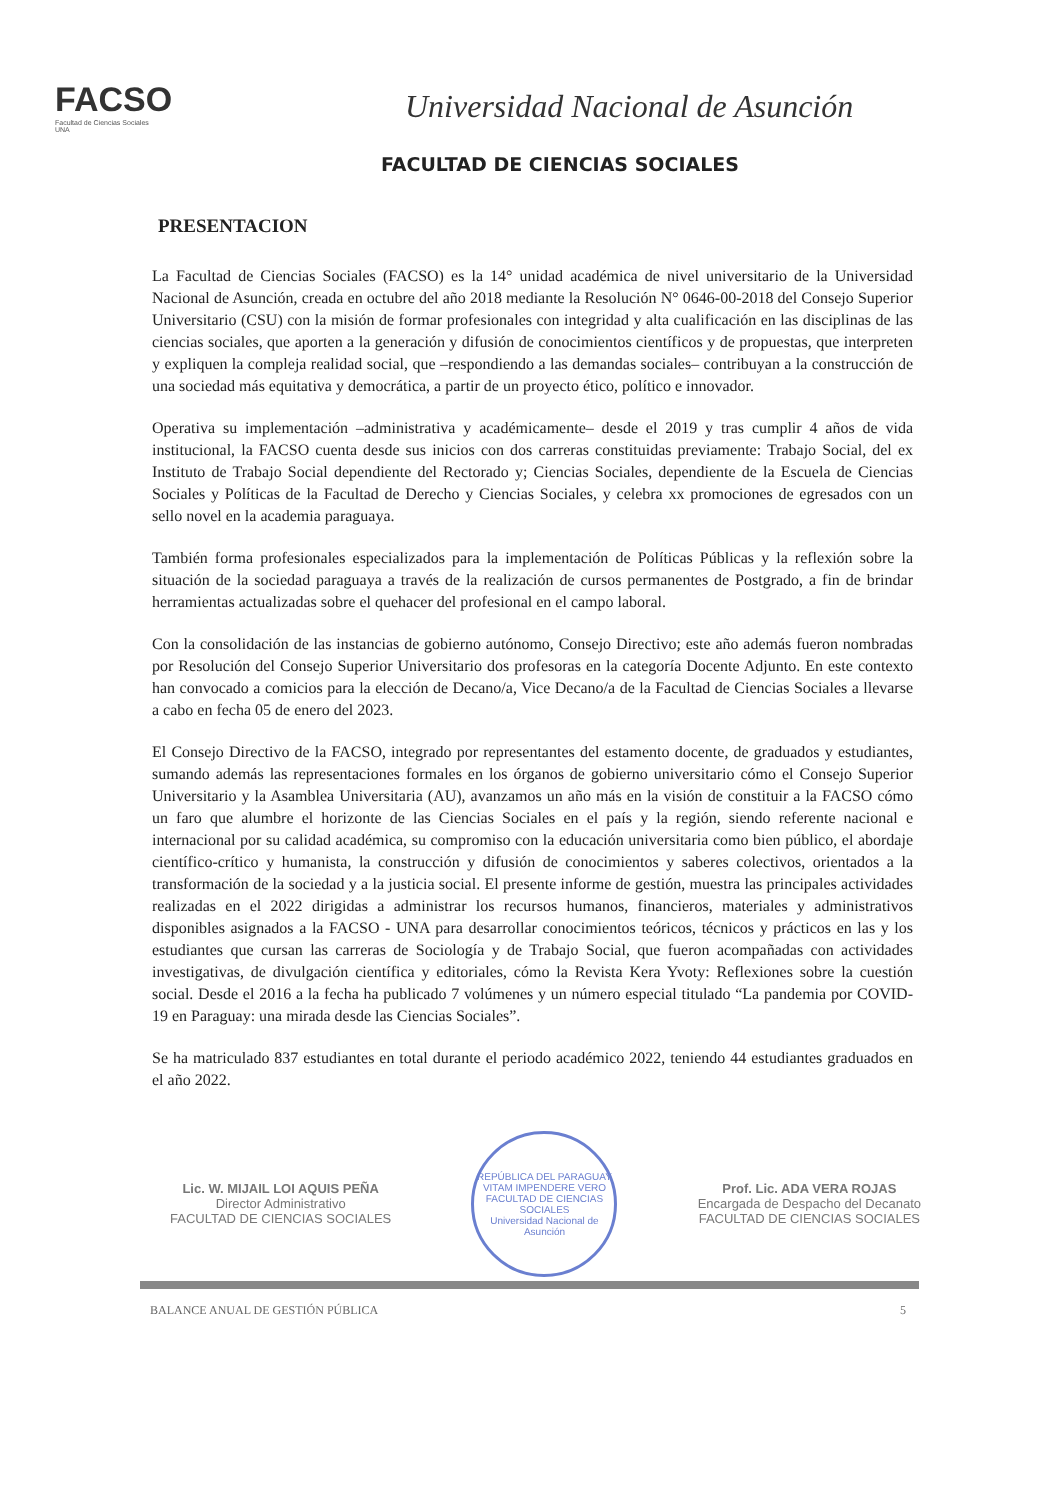FACSO
Facultad de Ciencias Sociales
UNA
Universidad Nacional de Asunción
FACULTAD DE CIENCIAS SOCIALES
PRESENTACION
La Facultad de Ciencias Sociales (FACSO) es la 14° unidad académica de nivel universitario de la Universidad Nacional de Asunción, creada en octubre del año 2018 mediante la Resolución N° 0646-00-2018 del Consejo Superior Universitario (CSU) con la misión de formar profesionales con integridad y alta cualificación en las disciplinas de las ciencias sociales, que aporten a la generación y difusión de conocimientos científicos y de propuestas, que interpreten y expliquen la compleja realidad social, que –respondiendo a las demandas sociales– contribuyan a la construcción de una sociedad más equitativa y democrática, a partir de un proyecto ético, político e innovador.
Operativa su implementación –administrativa y académicamente– desde el 2019 y tras cumplir 4 años de vida institucional, la FACSO cuenta desde sus inicios con dos carreras constituidas previamente: Trabajo Social, del ex Instituto de Trabajo Social dependiente del Rectorado y; Ciencias Sociales, dependiente de la Escuela de Ciencias Sociales y Políticas de la Facultad de Derecho y Ciencias Sociales, y celebra xx promociones de egresados con un sello novel en la academia paraguaya.
También forma profesionales especializados para la implementación de Políticas Públicas y la reflexión sobre la situación de la sociedad paraguaya a través de la realización de cursos permanentes de Postgrado, a fin de brindar herramientas actualizadas sobre el quehacer del profesional en el campo laboral.
Con la consolidación de las instancias de gobierno autónomo, Consejo Directivo; este año además fueron nombradas por Resolución del Consejo Superior Universitario dos profesoras en la categoría Docente Adjunto. En este contexto han convocado a comicios para la elección de Decano/a, Vice Decano/a de la Facultad de Ciencias Sociales a llevarse a cabo en fecha 05 de enero del 2023.
El Consejo Directivo de la FACSO, integrado por representantes del estamento docente, de graduados y estudiantes, sumando además las representaciones formales en los órganos de gobierno universitario cómo el Consejo Superior Universitario y la Asamblea Universitaria (AU), avanzamos un año más en la visión de constituir a la FACSO cómo un faro que alumbre el horizonte de las Ciencias Sociales en el país y la región, siendo referente nacional e internacional por su calidad académica, su compromiso con la educación universitaria como bien público, el abordaje científico-crítico y humanista, la construcción y difusión de conocimientos y saberes colectivos, orientados a la transformación de la sociedad y a la justicia social. El presente informe de gestión, muestra las principales actividades realizadas en el 2022 dirigidas a administrar los recursos humanos, financieros, materiales y administrativos disponibles asignados a la FACSO - UNA para desarrollar conocimientos teóricos, técnicos y prácticos en las y los estudiantes que cursan las carreras de Sociología y de Trabajo Social, que fueron acompañadas con actividades investigativas, de divulgación científica y editoriales, cómo la Revista Kera Yvoty: Reflexiones sobre la cuestión social. Desde el 2016 a la fecha ha publicado 7 volúmenes y un número especial titulado “La pandemia por COVID-19 en Paraguay: una mirada desde las Ciencias Sociales”.
Se ha matriculado 837 estudiantes en total durante el periodo académico 2022, teniendo 44 estudiantes graduados en el año 2022.
Lic. W. MIJAIL LOI AQUIS PEÑA
Director Administrativo
FACULTAD DE CIENCIAS SOCIALES
REPÚBLICA DEL PARAGUAY
VITAM IMPENDERE VERO
FACULTAD DE CIENCIAS SOCIALES
Universidad Nacional de Asunción
Prof. Lic. ADA VERA ROJAS
Encargada de Despacho del Decanato
FACULTAD DE CIENCIAS SOCIALES
BALANCE ANUAL DE GESTIÓN PÚBLICA 5